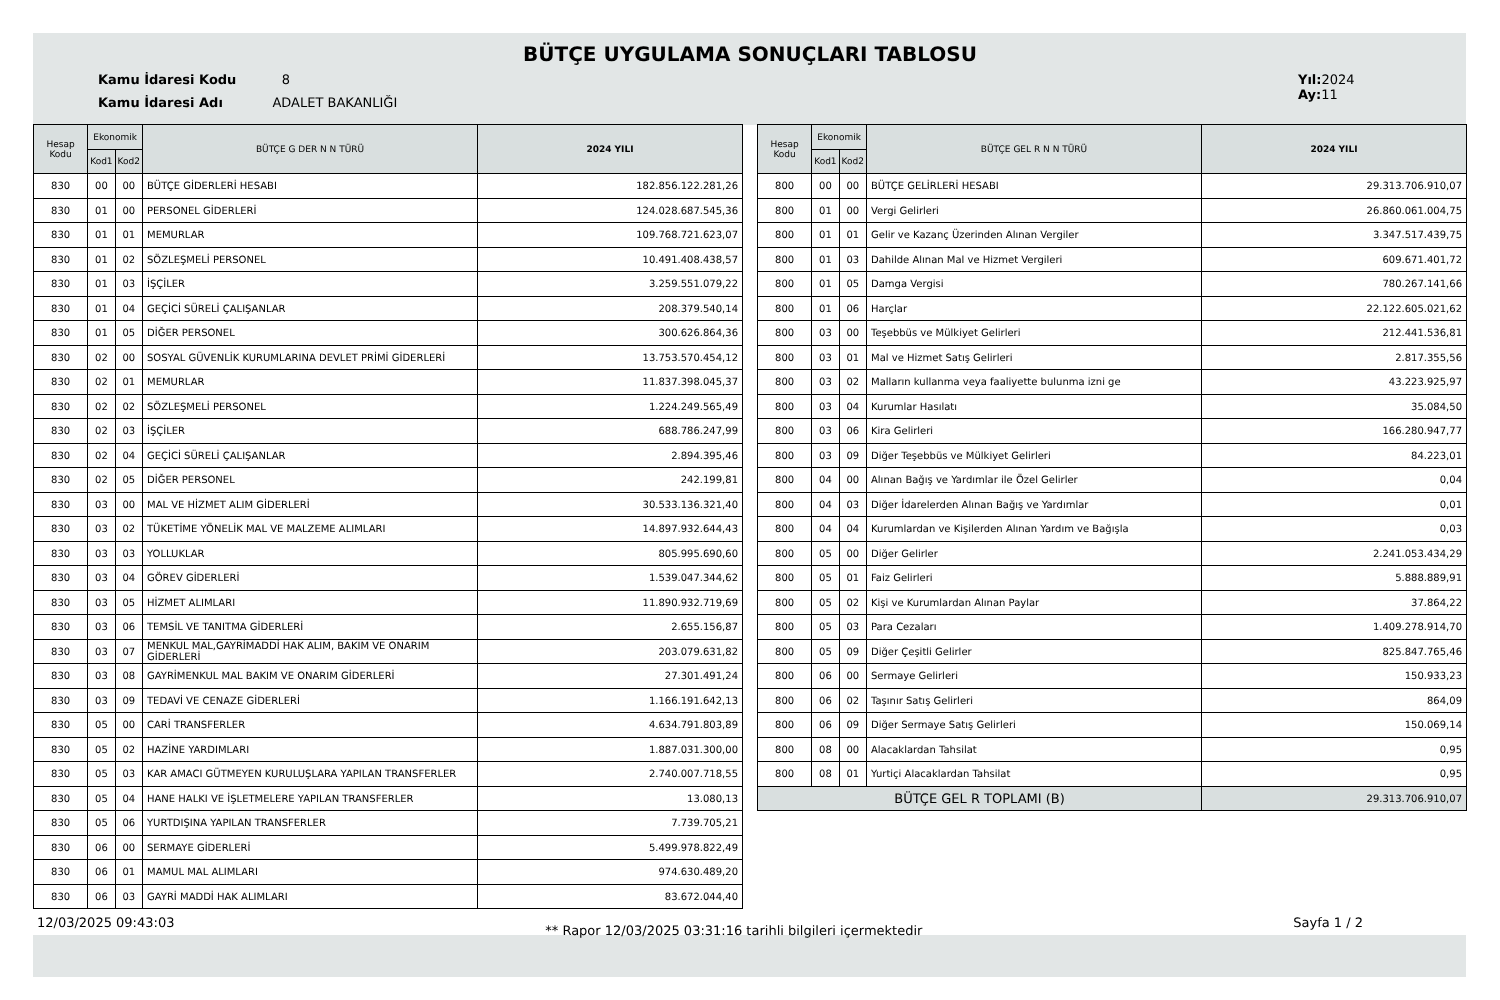BÜTÇE UYGULAMA SONUÇLARI TABLOSU
Kamu İdaresi Kodu 8
Kamu İdaresi Adı ADALET BAKANLIĞI
Yıl: 2024
Ay: 11
| Hesap Kodu | Ekonomik | | BÜTÇE G DER N N TÜRÜ | 2024 YILI |
| --- | --- | --- | --- | --- |
| | Kod1 | Kod2 | | |
| 830 | 00 | 00 | BÜTÇE GİDERLERİ HESABI | 182.856.122.281,26 |
| 830 | 01 | 00 | PERSONEL GİDERLERİ | 124.028.687.545,36 |
| 830 | 01 | 01 | MEMURLAR | 109.768.721.623,07 |
| 830 | 01 | 02 | SÖZLEŞMELİ PERSONEL | 10.491.408.438,57 |
| 830 | 01 | 03 | İŞÇİLER | 3.259.551.079,22 |
| 830 | 01 | 04 | GEÇİCİ SÜRELİ ÇALIŞANLAR | 208.379.540,14 |
| 830 | 01 | 05 | DİĞER PERSONEL | 300.626.864,36 |
| 830 | 02 | 00 | SOSYAL GÜVENLİK KURUMLARINA DEVLET PRİMİ GİDERLERİ | 13.753.570.454,12 |
| 830 | 02 | 01 | MEMURLAR | 11.837.398.045,37 |
| 830 | 02 | 02 | SÖZLEŞMELİ PERSONEL | 1.224.249.565,49 |
| 830 | 02 | 03 | İŞÇİLER | 688.786.247,99 |
| 830 | 02 | 04 | GEÇİCİ SÜRELİ ÇALIŞANLAR | 2.894.395,46 |
| 830 | 02 | 05 | DİĞER PERSONEL | 242.199,81 |
| 830 | 03 | 00 | MAL VE HİZMET ALIM GİDERLERİ | 30.533.136.321,40 |
| 830 | 03 | 02 | TÜKETİME YÖNELİK MAL VE MALZEME ALIMLARI | 14.897.932.644,43 |
| 830 | 03 | 03 | YOLLUKLAR | 805.995.690,60 |
| 830 | 03 | 04 | GÖREV GİDERLERİ | 1.539.047.344,62 |
| 830 | 03 | 05 | HİZMET ALIMLARI | 11.890.932.719,69 |
| 830 | 03 | 06 | TEMSİL VE TANITMA GİDERLERİ | 2.655.156,87 |
| 830 | 03 | 07 | MENKUL MAL,GAYRİMADDİ HAK ALIM, BAKIM VE ONARIM GİDERLERİ | 203.079.631,82 |
| 830 | 03 | 08 | GAYRİMENKUL MAL BAKIM VE ONARIM GİDERLERİ | 27.301.491,24 |
| 830 | 03 | 09 | TEDAVİ VE CENAZE GİDERLERİ | 1.166.191.642,13 |
| 830 | 05 | 00 | CARİ TRANSFERLER | 4.634.791.803,89 |
| 830 | 05 | 02 | HAZİNE YARDIMLARI | 1.887.031.300,00 |
| 830 | 05 | 03 | KAR AMACI GÜTMEYEN KURULUŞLARA YAPILAN TRANSFERLER | 2.740.007.718,55 |
| 830 | 05 | 04 | HANE HALKI VE İŞLETMELERE YAPILAN TRANSFERLER | 13.080,13 |
| 830 | 05 | 06 | YURTDIŞINA YAPILAN TRANSFERLER | 7.739.705,21 |
| 830 | 06 | 00 | SERMAYE GİDERLERİ | 5.499.978.822,49 |
| 830 | 06 | 01 | MAMUL MAL ALIMLARI | 974.630.489,20 |
| 830 | 06 | 03 | GAYRİ MADDİ HAK ALIMLARI | 83.672.044,40 |
| Hesap Kodu | Ekonomik | | BÜTÇE GEL R N N TÜRÜ | 2024 YILI |
| --- | --- | --- | --- | --- |
| | Kod1 | Kod2 | | |
| 800 | 00 | 00 | BÜTÇE GELİRLERİ HESABI | 29.313.706.910,07 |
| 800 | 01 | 00 | Vergi Gelirleri | 26.860.061.004,75 |
| 800 | 01 | 01 | Gelir ve Kazanç Üzerinden Alınan Vergiler | 3.347.517.439,75 |
| 800 | 01 | 03 | Dahilde Alınan Mal ve Hizmet Vergileri | 609.671.401,72 |
| 800 | 01 | 05 | Damga Vergisi | 780.267.141,66 |
| 800 | 01 | 06 | Harçlar | 22.122.605.021,62 |
| 800 | 03 | 00 | Teşebbüs ve Mülkiyet Gelirleri | 212.441.536,81 |
| 800 | 03 | 01 | Mal ve Hizmet Satış Gelirleri | 2.817.355,56 |
| 800 | 03 | 02 | Malların kullanma veya faaliyette bulunma izni ge | 43.223.925,97 |
| 800 | 03 | 04 | Kurumlar Hasılatı | 35.084,50 |
| 800 | 03 | 06 | Kira Gelirleri | 166.280.947,77 |
| 800 | 03 | 09 | Diğer Teşebbüs ve Mülkiyet Gelirleri | 84.223,01 |
| 800 | 04 | 00 | Alınan Bağış ve Yardımlar ile Özel Gelirler | 0,04 |
| 800 | 04 | 03 | Diğer İdarelerden Alınan Bağış ve Yardımlar | 0,01 |
| 800 | 04 | 04 | Kurumlardan ve Kişilerden Alınan Yardım ve Bağışla | 0,03 |
| 800 | 05 | 00 | Diğer Gelirler | 2.241.053.434,29 |
| 800 | 05 | 01 | Faiz Gelirleri | 5.888.889,91 |
| 800 | 05 | 02 | Kişi ve Kurumlardan Alınan Paylar | 37.864,22 |
| 800 | 05 | 03 | Para Cezaları | 1.409.278.914,70 |
| 800 | 05 | 09 | Diğer Çeşitli Gelirler | 825.847.765,46 |
| 800 | 06 | 00 | Sermaye Gelirleri | 150.933,23 |
| 800 | 06 | 02 | Taşınır Satış Gelirleri | 864,09 |
| 800 | 06 | 09 | Diğer Sermaye Satış Gelirleri | 150.069,14 |
| 800 | 08 | 00 | Alacaklardan Tahsilat | 0,95 |
| 800 | 08 | 01 | Yurtiçi Alacaklardan Tahsilat | 0,95 |
| BÜTÇE GEL R TOPLAMI (B) | | | | 29.313.706.910,07 |
12/03/2025 09:43:03 ** Rapor 12/03/2025 03:31:16 tarihli bilgileri içermektedir Sayfa 1 / 2